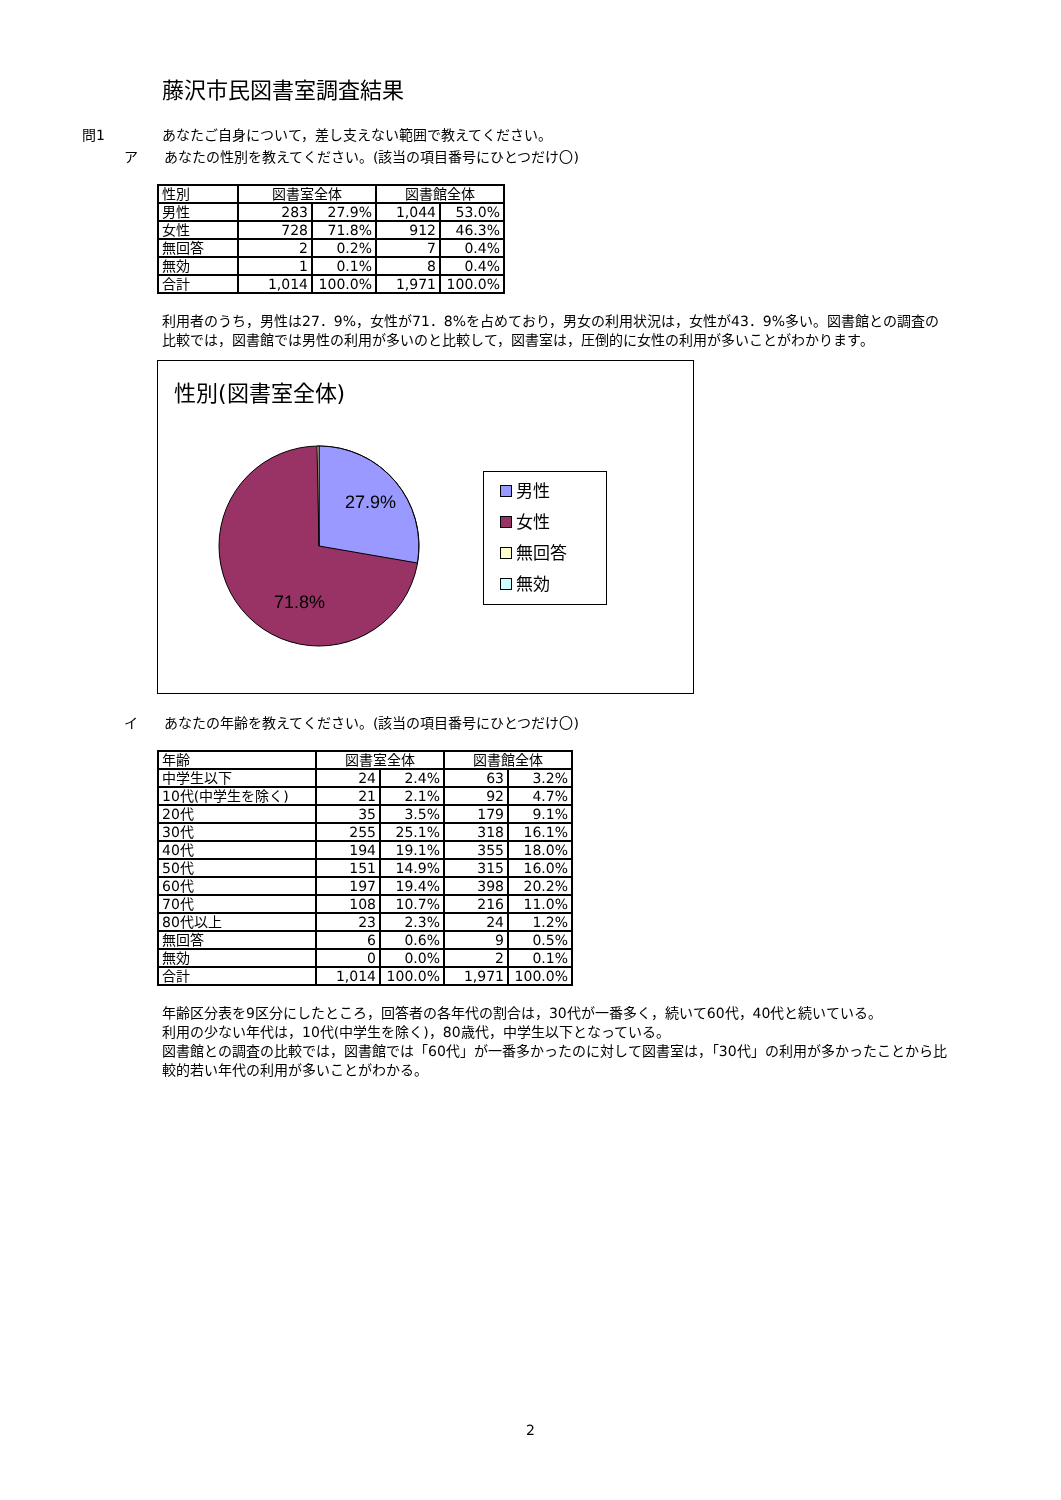藤沢市民図書室調査結果
問1 あなたご自身について，差し支えない範囲で教えてください。
ア あなたの性別を教えてください。(該当の項目番号にひとつだけ〇)
| 性別 | 図書室全体 | | 図書館全体 | |
| 男性 | 283 | 27.9% | 1,044 | 53.0% |
| 女性 | 728 | 71.8% | 912 | 46.3% |
| 無回答 | 2 | 0.2% | 7 | 0.4% |
| 無効 | 1 | 0.1% | 8 | 0.4% |
| 合計 | 1,014 | 100.0% | 1,971 | 100.0% |
利用者のうち，男性は27．9%，女性が71．8%を占めており，男女の利用状況は，女性が43．9%多い。図書館との調査の比較では，図書館では男性の利用が多いのと比較して，図書室は，圧倒的に女性の利用が多いことがわかります。
性別(図書室全体)
27.9%
71.8%
男性
女性
無回答
無効
イ あなたの年齢を教えてください。(該当の項目番号にひとつだけ〇)
| 年齢 | 図書室全体 | | 図書館全体 | |
| 中学生以下 | 24 | 2.4% | 63 | 3.2% |
| 10代(中学生を除く) | 21 | 2.1% | 92 | 4.7% |
| 20代 | 35 | 3.5% | 179 | 9.1% |
| 30代 | 255 | 25.1% | 318 | 16.1% |
| 40代 | 194 | 19.1% | 355 | 18.0% |
| 50代 | 151 | 14.9% | 315 | 16.0% |
| 60代 | 197 | 19.4% | 398 | 20.2% |
| 70代 | 108 | 10.7% | 216 | 11.0% |
| 80代以上 | 23 | 2.3% | 24 | 1.2% |
| 無回答 | 6 | 0.6% | 9 | 0.5% |
| 無効 | 0 | 0.0% | 2 | 0.1% |
| 合計 | 1,014 | 100.0% | 1,971 | 100.0% |
年齢区分表を9区分にしたところ，回答者の各年代の割合は，30代が一番多く，続いて60代，40代と続いている。
利用の少ない年代は，10代(中学生を除く)，80歳代，中学生以下となっている。
図書館との調査の比較では，図書館では「60代」が一番多かったのに対して図書室は，「30代」の利用が多かったことから比較的若い年代の利用が多いことがわかる。
2